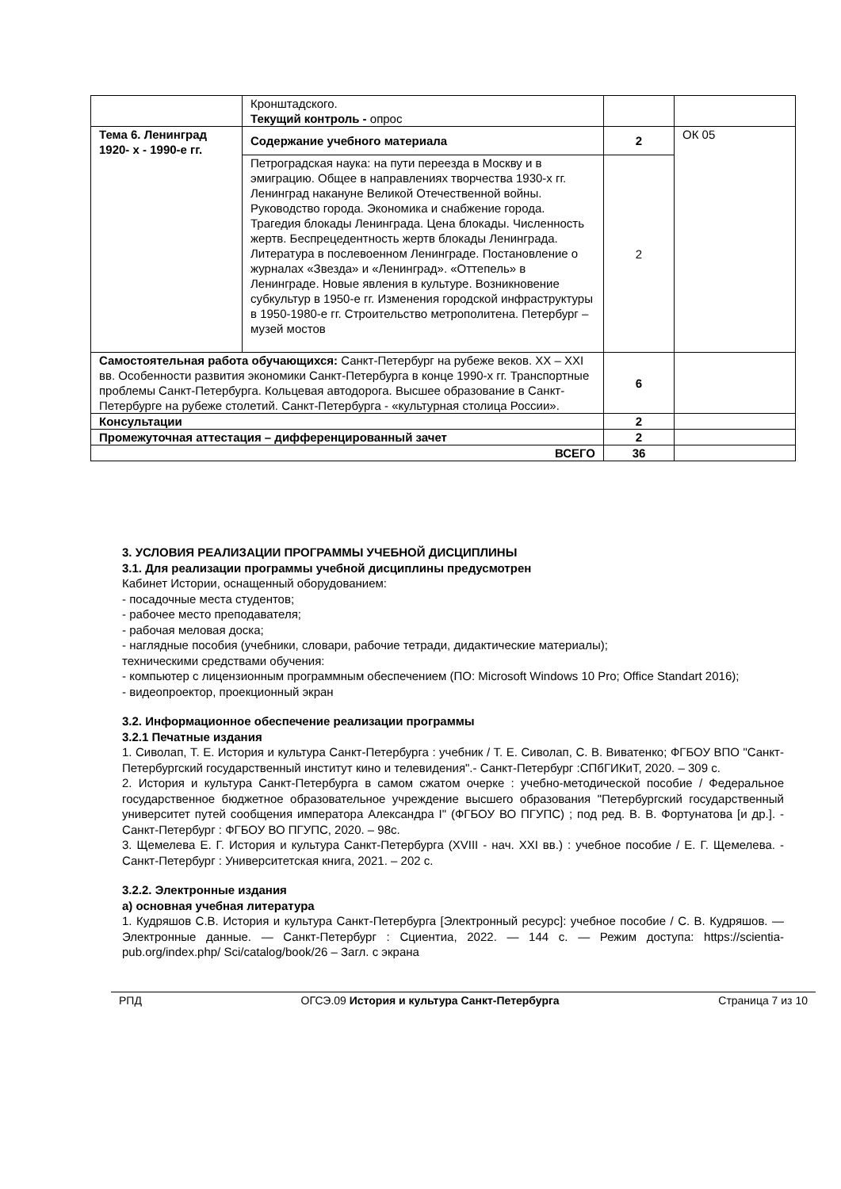| | Кронштадского. Текущий контроль - опрос | | |
| Тема 6. Ленинград 1920- х - 1990-е гг. | Содержание учебного материала | 2 | ОК 05 |
| | Петроградская наука: на пути переезда в Москву и в эмиграцию. Общее в направлениях творчества 1930-х гг. Ленинград накануне Великой Отечественной войны. Руководство города. Экономика и снабжение города. Трагедия блокады Ленинграда. Цена блокады. Численность жертв. Беспрецедентность жертв блокады Ленинграда. Литература в послевоенном Ленинграде. Постановление о журналах «Звезда» и «Ленинград». «Оттепель» в Ленинграде. Новые явления в культуре. Возникновение субкультур в 1950-е гг. Изменения городской инфраструктуры в 1950-1980-е гг. Строительство метрополитена. Петербург – музей мостов | 2 | |
| Самостоятельная работа обучающихся: Санкт-Петербург на рубеже веков. XX – XXI вв. Особенности развития экономики Санкт-Петербурга в конце 1990-х гг. Транспортные проблемы Санкт-Петербурга. Кольцевая автодорога. Высшее образование в Санкт-Петербурге на рубеже столетий. Санкт-Петербурга - «культурная столица России». | | 6 | |
| Консультации | | 2 | |
| Промежуточная аттестация – дифференцированный зачет | | 2 | |
| ВСЕГО | | 36 | |
3. УСЛОВИЯ РЕАЛИЗАЦИИ ПРОГРАММЫ УЧЕБНОЙ ДИСЦИПЛИНЫ
3.1. Для реализации программы учебной дисциплины предусмотрен
Кабинет Истории, оснащенный оборудованием:
- посадочные места студентов;
- рабочее место преподавателя;
- рабочая меловая доска;
- наглядные пособия (учебники, словари, рабочие тетради, дидактические материалы);
техническими средствами обучения:
- компьютер с лицензионным программным обеспечением (ПО: Microsoft Windows 10 Pro; Office Standart 2016);
- видеопроектор, проекционный экран
3.2. Информационное обеспечение реализации программы
3.2.1 Печатные издания
1. Сиволап, Т. Е. История и культура Санкт-Петербурга : учебник / Т. Е. Сиволап, С. В. Виватенко; ФГБОУ ВПО "Санкт-Петербургский государственный институт кино и телевидения".- Санкт-Петербург :СПбГИКиТ, 2020. – 309 с.
2. История и культура Санкт-Петербурга в самом сжатом очерке : учебно-методической пособие / Федеральное государственное бюджетное образовательное учреждение высшего образования "Петербургский государственный университет путей сообщения императора Александра I" (ФГБОУ ВО ПГУПС) ; под ред. В. В. Фортунатова [и др.]. - Санкт-Петербург : ФГБОУ ВО ПГУПС, 2020. – 98с.
3. Щемелева Е. Г. История и культура Санкт-Петербурга (XVIII - нач. XXI вв.) : учебное пособие / Е. Г. Щемелева. - Санкт-Петербург : Университетская книга, 2021. – 202 с.
3.2.2. Электронные издания
а) основная учебная литература
1. Кудряшов С.В. История и культура Санкт-Петербурга [Электронный ресурс]: учебное пособие / С. В. Кудряшов. — Электронные данные. — Санкт-Петербург : Сциентиа, 2022. — 144 с. — Режим доступа: https://scientia-pub.org/index.php/ Sci/catalog/book/26 – Загл. с экрана
РПД ОГСЭ.09 История и культура Санкт-Петербурга Страница 7 из 10